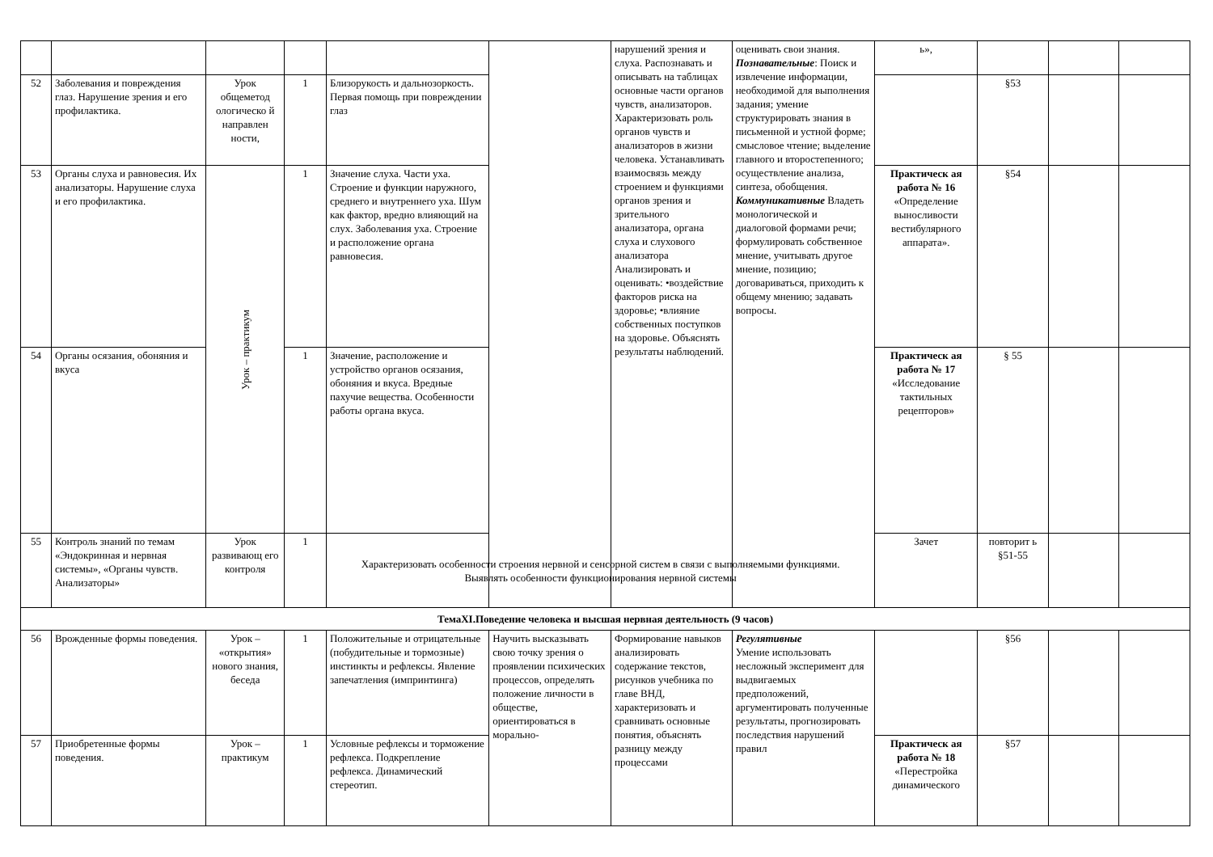| | | | | | | нарушений зрения и слуха. Распознавать и описывать на таблицах основные части органов чувств, анализаторов. Характеризовать роль органов чувств и анализаторов в жизни человека. Устанавливать взаимосвязь между строением и функциями органов зрения и зрительного анализатора, органа слуха и слухового анализатора Анализировать и оценивать: •воздействие факторов риска на здоровье; •влияние собственных поступков на здоровье. Объяснять результаты наблюдений. | оценивать свои знания. Познавательные : Поиск и извлечение информации, необходимой для выполнения задания; умение структурировать знания в письменной и устной форме; смысловое чтение; выделение главного и второстепенного; осуществление анализа, синтеза, обобщения. Коммуникативные Владеть монологической и диалоговой формами речи; формулировать собственное мнение, учитывать другое мнение, позицию; договариваться, приходить к общему мнению; задавать вопросы. | ь», | | | |
| 52 | Заболевания и повреждения глаз. Нарушение зрения и его профилактика. | Урок общеметод ологическо й направлен ности, | 1 | Близорукость и дальнозоркость. Первая помощь при повреждении глаз | | | | | §53 | | |
| 53 | Органы слуха и равновесия. Их анализаторы. Нарушение слуха и его профилактика. | Урок – практикум | 1 | Значение слуха. Части уха. Строение и функции наружного, среднего и внутреннего уха. Шум как фактор, вредно влияющий на слух. Заболевания уха. Строение и расположение органа равновесия. | | | | Практическ ая работа № 16 «Определение выносливости вестибулярного аппарата». | §54 | | |
| 54 | Органы осязания, обоняния и вкуса | | 1 | Значение, расположение и устройство органов осязания, обоняния и вкуса. Вредные пахучие вещества. Особенности работы органа вкуса. | | | | Практическ ая работа № 17 «Исследование тактильных рецепторов» | § 55 | | |
| 55 | Контроль знаний по темам «Эндокринная и нервная системы», «Органы чувств. Анализаторы» | Урок развивающ его контроля | 1 | Характеризовать особенности строения нервной и сенсорной систем в связи с выполняемыми функциями. Выявлять особенности функционирования нервной системы | | | | Зачет | повторит ь §51-55 | | |
| ТемаXI.Поведение человека и высшая нервная деятельность (9 часов) | | | | | | | | | | | |
| 56 | Врожденные формы поведения. | Урок – «открытия» нового знания, беседа | 1 | Положительные и отрицательные (побудительные и тормозные) инстинкты и рефлексы. Явление запечатления (импринтинга) | Научить высказывать свою точку зрения о проявлении психических процессов, определять положение личности в обществе, ориентироваться в морально- | Формирование навыков анализировать содержание текстов, рисунков учебника по главе ВНД, характеризовать и сравнивать основные понятия, объяснять разницу между процессами | Регулятивные Умение использовать несложный эксперимент для выдвигаемых предположений, аргументировать полученные результаты, прогнозировать последствия нарушений правил | | §56 | | |
| 57 | Приобретенные формы поведения. | Урок – практикум | 1 | Условные рефлексы и торможение рефлекса. Подкрепление рефлекса. Динамический стереотип. | | | | Практическ ая работа № 18 «Перестройка динамического | §57 | | |